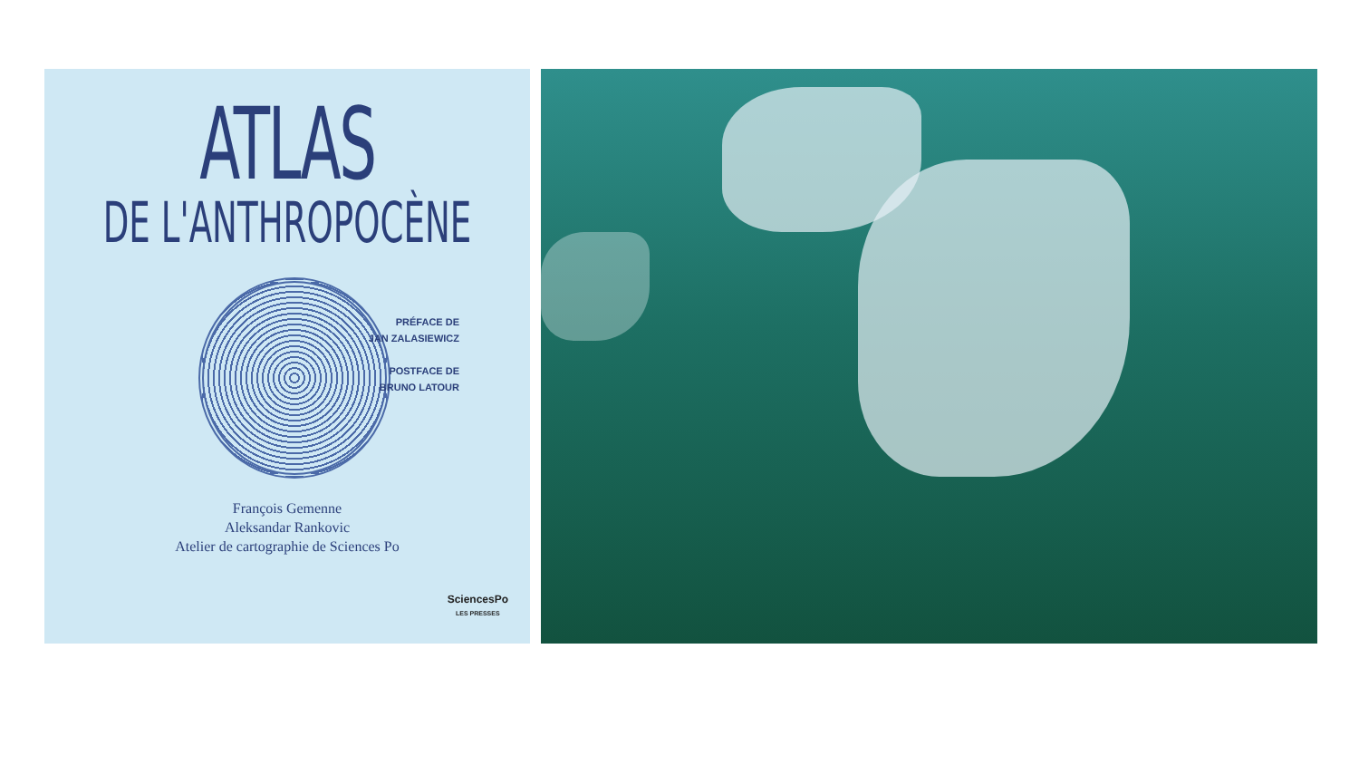ATLAS
DE L'ANTHROPOCÈNE
PRÉFACE DE
JAN ZALASIEWICZ
POSTFACE DE
BRUNO LATOUR
François Gemenne
Aleksandar Rankovic
Atelier de cartographie de Sciences Po
SciencesPo
LES PRESSES